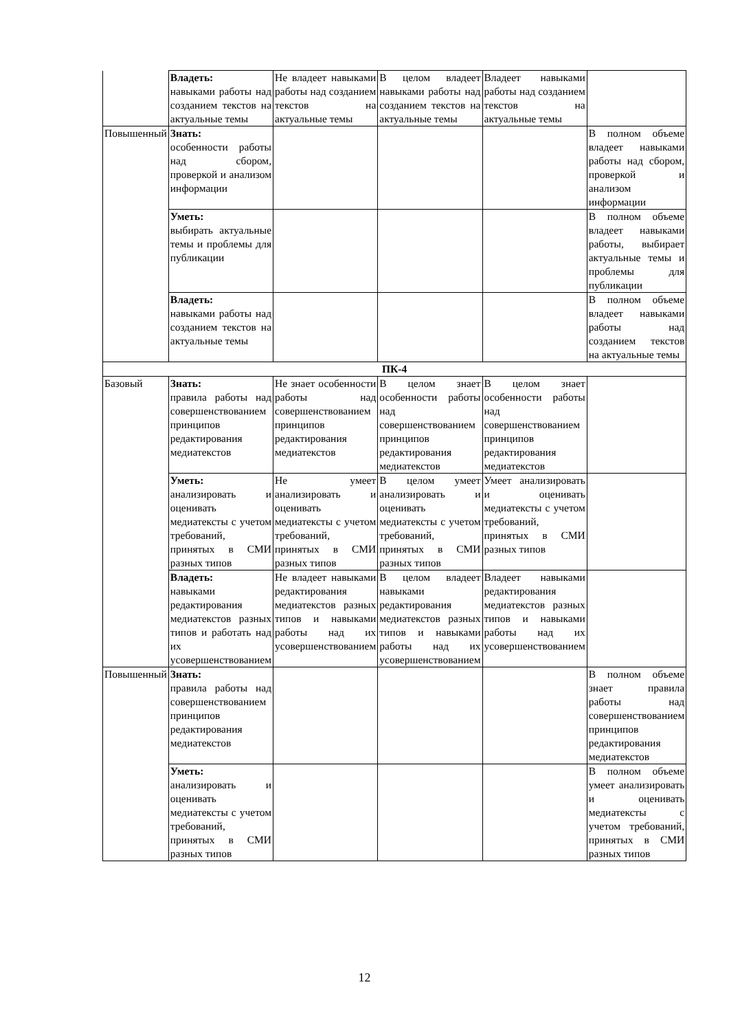| | Владеть: навыками работы над созданием текстов на актуальные темы | Не владеет навыками работы над созданием текстов на актуальные темы | В целом владеет навыками работы над созданием текстов на актуальные темы | Владеет навыками работы над созданием текстов на актуальные темы | |
| Повышенный | Знать: особенности работы над сбором, проверкой и анализом информации | | | | В полном объеме владеет навыками работы над сбором, проверкой и анализом информации |
| | Уметь: выбирать актуальные темы и проблемы для публикации | | | | В полном объеме владеет навыками работы, выбирает актуальные темы и проблемы для публикации |
| | Владеть: навыками работы над созданием текстов на актуальные темы | | | | В полном объеме владеет навыками работы над созданием текстов на актуальные темы |
| ПК-4 | | | | | |
| Базовый | Знать: правила работы над совершенствованием принципов редактирования медиатекстов | Не знает особенности работы над совершенствованием принципов редактирования медиатекстов | В целом знает особенности работы над совершенствованием принципов редактирования медиатекстов | В целом знает особенности работы над совершенствованием принципов редактирования медиатекстов | |
| | Уметь: анализировать и оценивать медиатексты с учетом требований, принятых в СМИ разных типов | Не умеет анализировать и оценивать медиатексты с учетом требований, принятых в СМИ разных типов | В целом умеет анализировать и оценивать медиатексты с учетом требований, принятых в СМИ разных типов | Умеет анализировать и оценивать медиатексты с учетом требований, принятых в СМИ разных типов | |
| | Владеть: навыками редактирования медиатекстов разных типов и работать над их усовершенствованием | Не владеет навыками редактирования медиатекстов разных типов и навыками работы над их усовершенствованием | В целом владеет навыками редактирования медиатекстов разных типов и навыками работы над их усовершенствованием | Владеет навыками редактирования медиатекстов разных типов и навыками работы над их усовершенствованием | |
| Повышенный | Знать: правила работы над совершенствованием принципов редактирования медиатекстов | | | | В полном объеме знает правила работы над совершенствованием принципов редактирования медиатекстов |
| | Уметь: анализировать и оценивать медиатексты с учетом требований, принятых в СМИ разных типов | | | | В полном объеме умеет анализировать и оценивать медиатексты с учетом требований, принятых в СМИ разных типов |
12